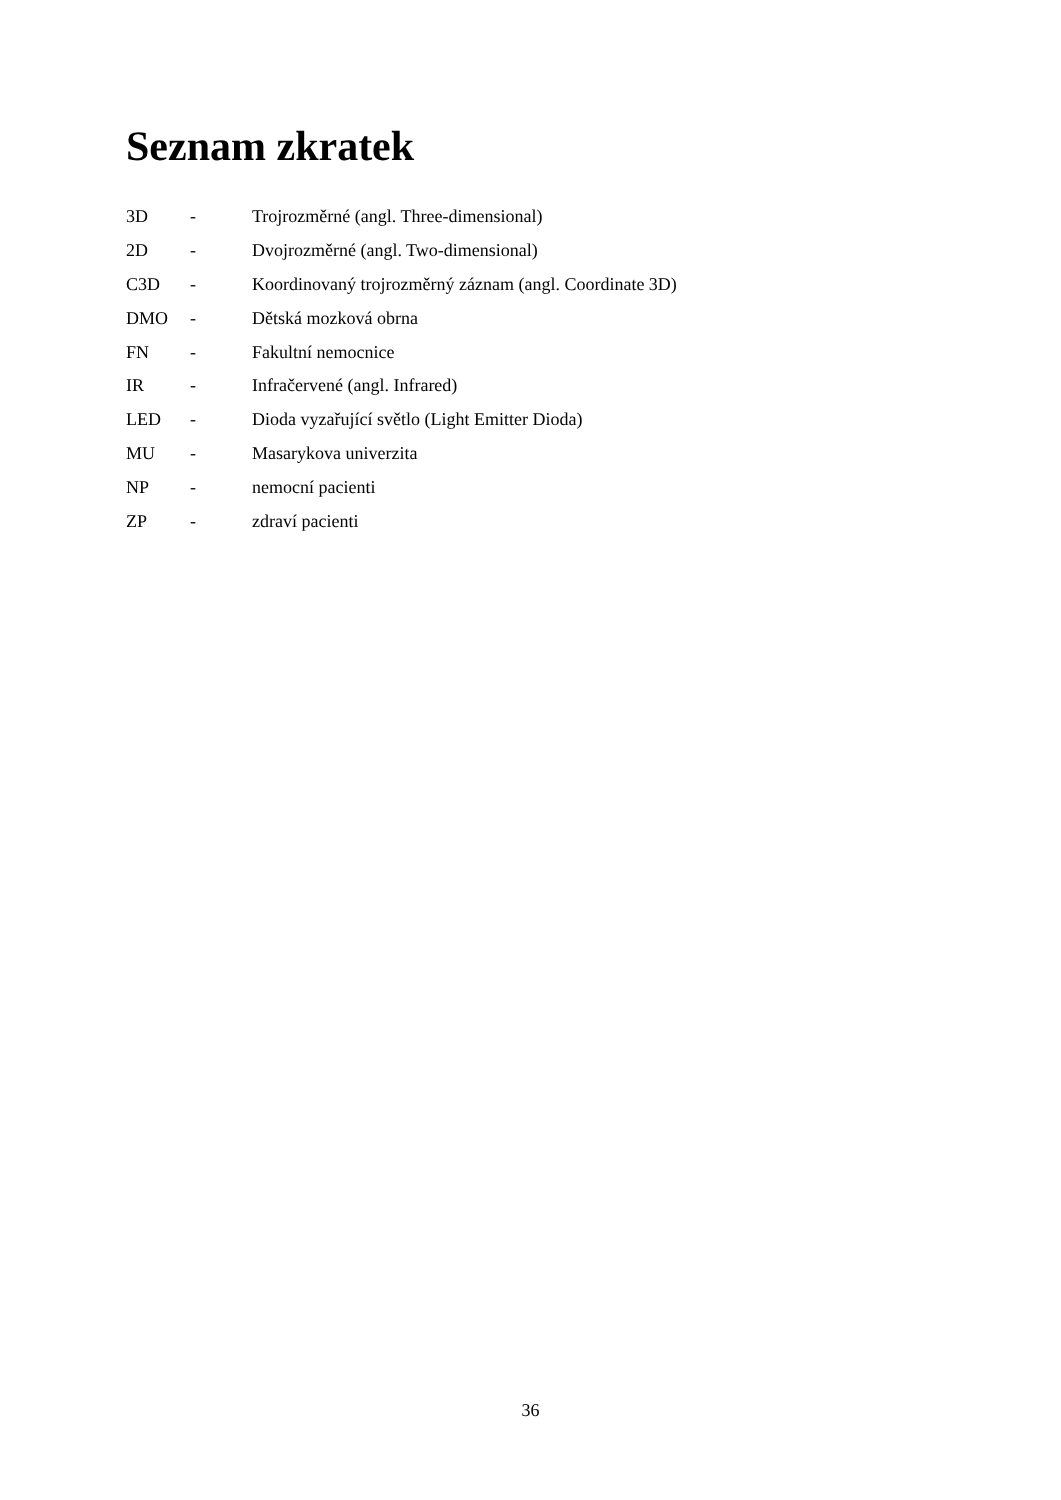Seznam zkratek
3D - Trojrozměrné (angl. Three-dimensional)
2D - Dvojrozměrné (angl. Two-dimensional)
C3D - Koordinovaný trojrozměrný záznam (angl. Coordinate 3D)
DMO - Dětská mozková obrna
FN - Fakultní nemocnice
IR - Infračervené (angl. Infrared)
LED - Dioda vyzařující světlo (Light Emitter Dioda)
MU - Masarykova univerzita
NP - nemocní pacienti
ZP - zdraví pacienti
36